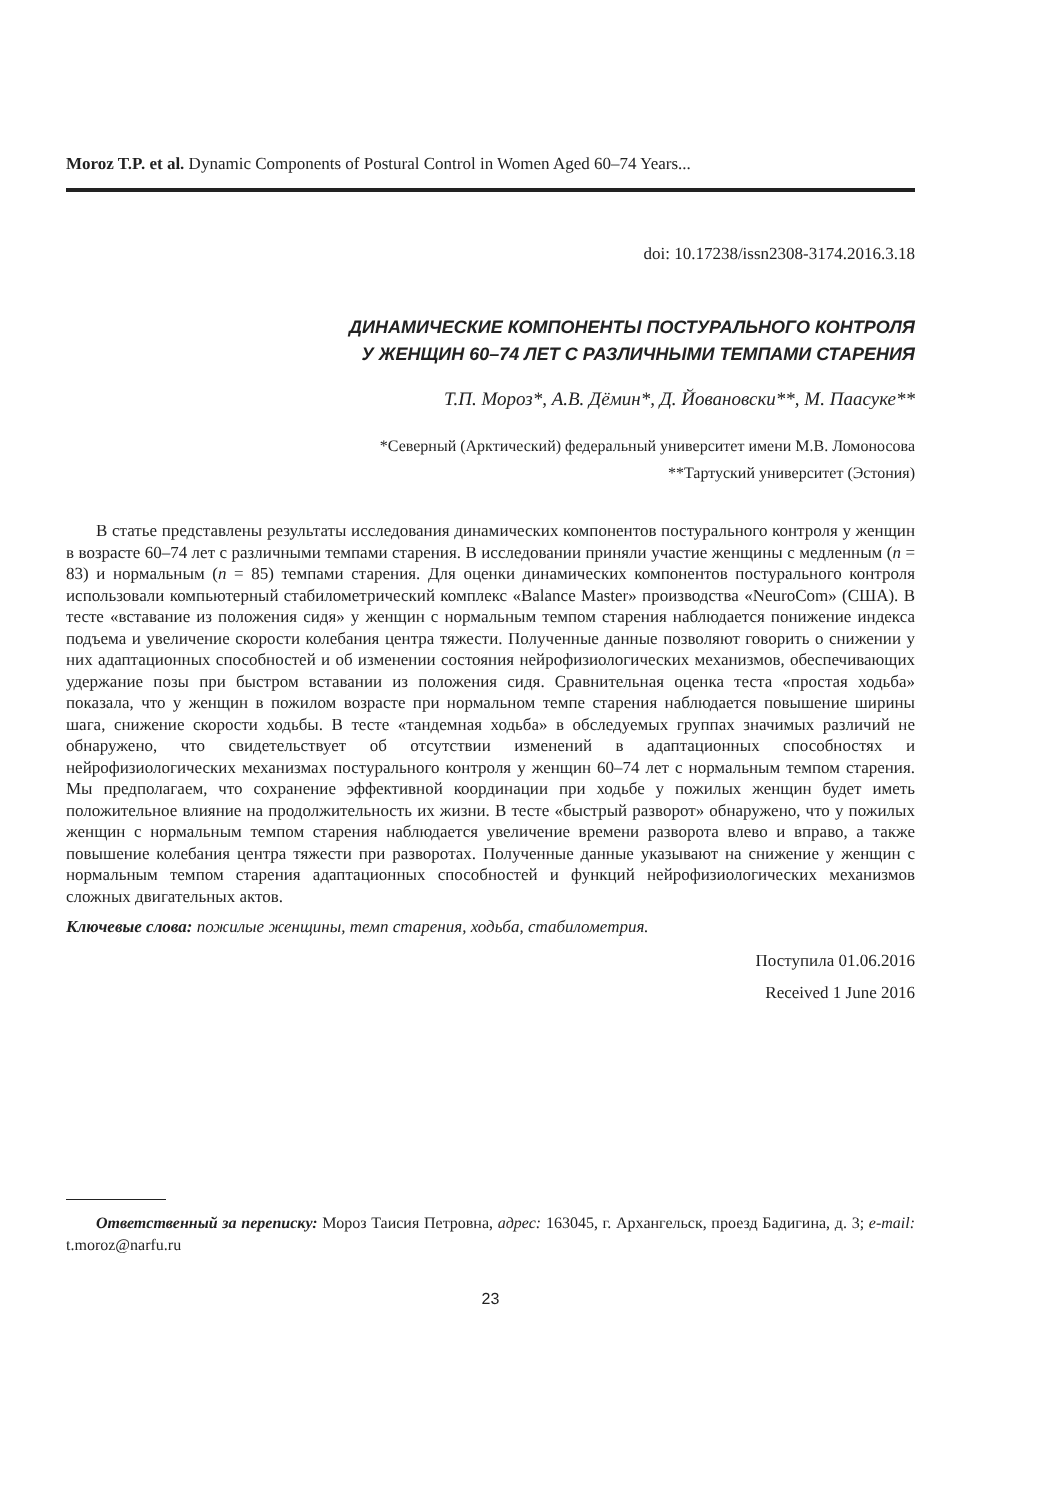Moroz T.P. et al. Dynamic Components of Postural Control in Women Aged 60–74 Years...
doi: 10.17238/issn2308-3174.2016.3.18
ДИНАМИЧЕСКИЕ КОМПОНЕНТЫ ПОСТУРАЛЬНОГО КОНТРОЛЯ
У ЖЕНЩИН 60–74 ЛЕТ С РАЗЛИЧНЫМИ ТЕМПАМИ СТАРЕНИЯ
Т.П. Мороз*, А.В. Дёмин*, Д. Йовановски**, М. Паасуке**
*Северный (Арктический) федеральный университет имени М.В. Ломоносова
**Тартуский университет (Эстония)
В статье представлены результаты исследования динамических компонентов постурального контроля у женщин в возрасте 60–74 лет с различными темпами старения. В исследовании приняли участие женщины с медленным (n = 83) и нормальным (n = 85) темпами старения. Для оценки динамических компонентов постурального контроля использовали компьютерный стабилометрический комплекс «Balance Master» производства «NeuroCom» (США). В тесте «вставание из положения сидя» у женщин с нормальным темпом старения наблюдается понижение индекса подъема и увеличение скорости колебания центра тяжести. Полученные данные позволяют говорить о снижении у них адаптационных способностей и об изменении состояния нейрофизиологических механизмов, обеспечивающих удержание позы при быстром вставании из положения сидя. Сравнительная оценка теста «простая ходьба» показала, что у женщин в пожилом возрасте при нормальном темпе старения наблюдается повышение ширины шага, снижение скорости ходьбы. В тесте «тандемная ходьба» в обследуемых группах значимых различий не обнаружено, что свидетельствует об отсутствии изменений в адаптационных способностях и нейрофизиологических механизмах постурального контроля у женщин 60–74 лет с нормальным темпом старения. Мы предполагаем, что сохранение эффективной координации при ходьбе у пожилых женщин будет иметь положительное влияние на продолжительность их жизни. В тесте «быстрый разворот» обнаружено, что у пожилых женщин с нормальным темпом старения наблюдается увеличение времени разворота влево и вправо, а также повышение колебания центра тяжести при разворотах. Полученные данные указывают на снижение у женщин с нормальным темпом старения адаптационных способностей и функций нейрофизиологических механизмов сложных двигательных актов.
Ключевые слова: пожилые женщины, темп старения, ходьба, стабилометрия.
Поступила 01.06.2016
Received 1 June 2016
Ответственный за переписку: Мороз Таисия Петровна, адрес: 163045, г. Архангельск, проезд Бадигина, д. 3; e-mail: t.moroz@narfu.ru
23